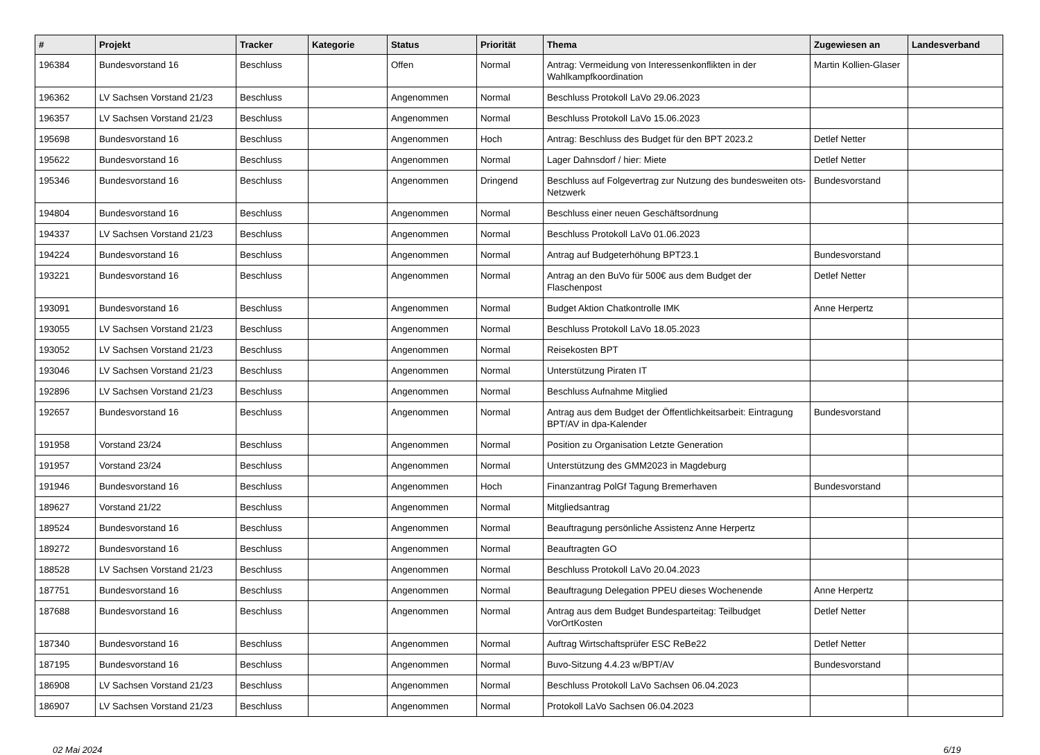| # | Projekt | Tracker | Kategorie | Status | Priorität | Thema | Zugewiesen an | Landesverband |
| --- | --- | --- | --- | --- | --- | --- | --- | --- |
| 196384 | Bundesvorstand 16 | Beschluss | | Offen | Normal | Antrag: Vermeidung von Interessenkonflikten in der Wahlkampfkoordination | Martin Kollien-Glaser | |
| 196362 | LV Sachsen Vorstand 21/23 | Beschluss | | Angenommen | Normal | Beschluss Protokoll LaVo 29.06.2023 | | |
| 196357 | LV Sachsen Vorstand 21/23 | Beschluss | | Angenommen | Normal | Beschluss Protokoll LaVo 15.06.2023 | | |
| 195698 | Bundesvorstand 16 | Beschluss | | Angenommen | Hoch | Antrag: Beschluss des Budget für den BPT 2023.2 | Detlef Netter | |
| 195622 | Bundesvorstand 16 | Beschluss | | Angenommen | Normal | Lager Dahnsdorf / hier: Miete | Detlef Netter | |
| 195346 | Bundesvorstand 16 | Beschluss | | Angenommen | Dringend | Beschluss auf Folgevertrag zur Nutzung des bundesweiten ots-Netzwerk | Bundesvorstand | |
| 194804 | Bundesvorstand 16 | Beschluss | | Angenommen | Normal | Beschluss einer neuen Geschäftsordnung | | |
| 194337 | LV Sachsen Vorstand 21/23 | Beschluss | | Angenommen | Normal | Beschluss Protokoll LaVo 01.06.2023 | | |
| 194224 | Bundesvorstand 16 | Beschluss | | Angenommen | Normal | Antrag auf Budgeterhöhung BPT23.1 | Bundesvorstand | |
| 193221 | Bundesvorstand 16 | Beschluss | | Angenommen | Normal | Antrag an den BuVo für 500€ aus dem Budget der Flaschenpost | Detlef Netter | |
| 193091 | Bundesvorstand 16 | Beschluss | | Angenommen | Normal | Budget Aktion Chatkontrolle IMK | Anne Herpertz | |
| 193055 | LV Sachsen Vorstand 21/23 | Beschluss | | Angenommen | Normal | Beschluss Protokoll LaVo 18.05.2023 | | |
| 193052 | LV Sachsen Vorstand 21/23 | Beschluss | | Angenommen | Normal | Reisekosten BPT | | |
| 193046 | LV Sachsen Vorstand 21/23 | Beschluss | | Angenommen | Normal | Unterstützung Piraten IT | | |
| 192896 | LV Sachsen Vorstand 21/23 | Beschluss | | Angenommen | Normal | Beschluss Aufnahme Mitglied | | |
| 192657 | Bundesvorstand 16 | Beschluss | | Angenommen | Normal | Antrag aus dem Budget der Öffentlichkeitsarbeit: Eintragung BPT/AV in dpa-Kalender | Bundesvorstand | |
| 191958 | Vorstand 23/24 | Beschluss | | Angenommen | Normal | Position zu Organisation Letzte Generation | | |
| 191957 | Vorstand 23/24 | Beschluss | | Angenommen | Normal | Unterstützung des GMM2023 in Magdeburg | | |
| 191946 | Bundesvorstand 16 | Beschluss | | Angenommen | Hoch | Finanzantrag PolGf Tagung Bremerhaven | Bundesvorstand | |
| 189627 | Vorstand 21/22 | Beschluss | | Angenommen | Normal | Mitgliedsantrag | | |
| 189524 | Bundesvorstand 16 | Beschluss | | Angenommen | Normal | Beauftragung persönliche Assistenz Anne Herpertz | | |
| 189272 | Bundesvorstand 16 | Beschluss | | Angenommen | Normal | Beauftragten GO | | |
| 188528 | LV Sachsen Vorstand 21/23 | Beschluss | | Angenommen | Normal | Beschluss Protokoll LaVo 20.04.2023 | | |
| 187751 | Bundesvorstand 16 | Beschluss | | Angenommen | Normal | Beauftragung Delegation PPEU dieses Wochenende | Anne Herpertz | |
| 187688 | Bundesvorstand 16 | Beschluss | | Angenommen | Normal | Antrag aus dem Budget Bundesparteitag: Teilbudget VorOrtKosten | Detlef Netter | |
| 187340 | Bundesvorstand 16 | Beschluss | | Angenommen | Normal | Auftrag Wirtschaftsprüfer ESC ReBe22 | Detlef Netter | |
| 187195 | Bundesvorstand 16 | Beschluss | | Angenommen | Normal | Buvo-Sitzung 4.4.23 w/BPT/AV | Bundesvorstand | |
| 186908 | LV Sachsen Vorstand 21/23 | Beschluss | | Angenommen | Normal | Beschluss Protokoll LaVo Sachsen 06.04.2023 | | |
| 186907 | LV Sachsen Vorstand 21/23 | Beschluss | | Angenommen | Normal | Protokoll LaVo Sachsen 06.04.2023 | | |
02 Mai 2024 6/19